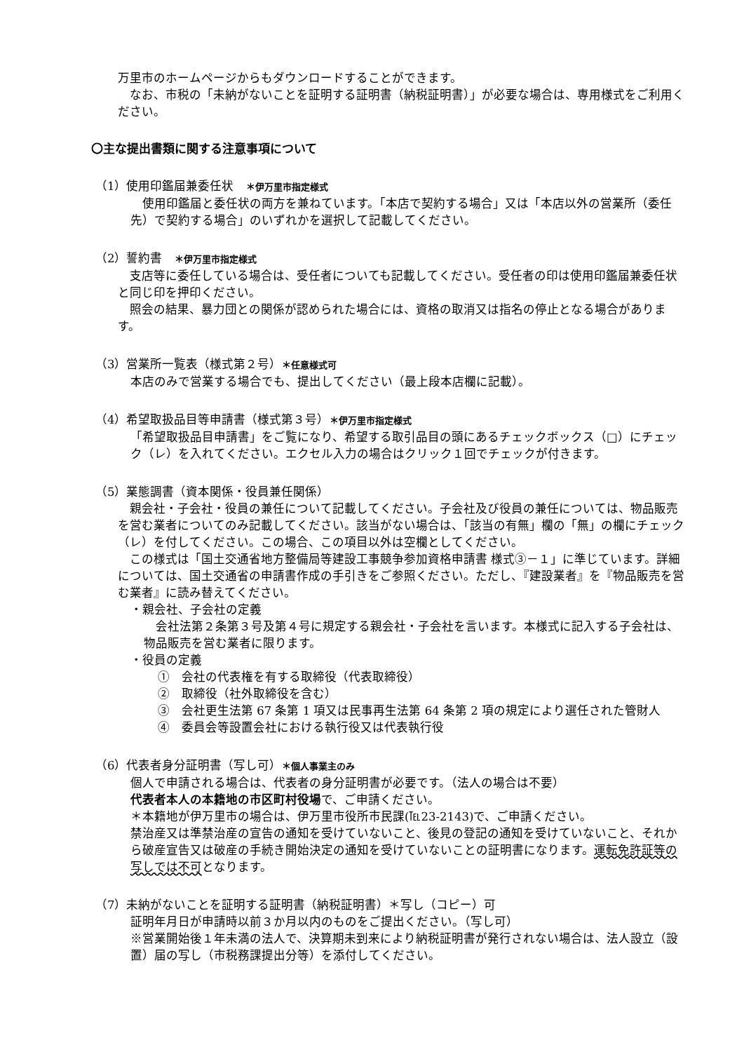万里市のホームページからもダウンロードすることができます。
　なお、市税の「未納がないことを証明する証明書（納税証明書）」が必要な場合は、専用様式をご利用ください。
〇主な提出書類に関する注意事項について
（1）使用印鑑届兼委任状　＊伊万里市指定様式
　使用印鑑届と委任状の両方を兼ねています。「本店で契約する場合」又は「本店以外の営業所（委任先）で契約する場合」のいずれかを選択して記載してください。
（2）誓約書　＊伊万里市指定様式
　支店等に委任している場合は、受任者についても記載してください。受任者の印は使用印鑑届兼委任状と同じ印を押印ください。
　照会の結果、暴力団との関係が認められた場合には、資格の取消又は指名の停止となる場合があります。
（3）営業所一覧表（様式第２号）＊任意様式可
本店のみで営業する場合でも、提出してください（最上段本店欄に記載）。
（4）希望取扱品目等申請書（様式第３号）＊伊万里市指定様式
「希望取扱品目申請書」をご覧になり、希望する取引品目の頭にあるチェックボックス（□）にチェック（レ）を入れてください。エクセル入力の場合はクリック１回でチェックが付きます。
（5）業態調書（資本関係・役員兼任関係）
　親会社・子会社・役員の兼任について記載してください。子会社及び役員の兼任については、物品販売を営む業者についてのみ記載してください。該当がない場合は、「該当の有無」欄の「無」の欄にチェック（レ）を付してください。この場合、この項目以外は空欄としてください。
　この様式は「国土交通省地方整備局等建設工事競争参加資格申請書 様式③－１」に準じています。詳細については、国土交通省の申請書作成の手引きをご参照ください。ただし、『建設業者』を『物品販売を営む業者』に読み替えてください。
・親会社、子会社の定義
　会社法第２条第３号及第４号に規定する親会社・子会社を言います。本様式に記入する子会社は、物品販売を営む業者に限ります。
・役員の定義
①　会社の代表権を有する取締役（代表取締役）
②　取締役（社外取締役を含む）
③　会社更生法第 67 条第 1 項又は民事再生法第 64 条第 2 項の規定により選任された管財人
④　委員会等設置会社における執行役又は代表執行役
（6）代表者身分証明書（写し可）＊個人事業主のみ
個人で申請される場合は、代表者の身分証明書が必要です。（法人の場合は不要）
代表者本人の本籍地の市区町村役場で、ご申請ください。
＊本籍地が伊万里市の場合は、伊万里市役所市民課(℡23-2143)で、ご申請ください。
禁治産又は準禁治産の宣告の通知を受けていないこと、後見の登記の通知を受けていないこと、それから破産宣告又は破産の手続き開始決定の通知を受けていないことの証明書になります。運転免許証等の写しでは不可となります。
（7）未納がないことを証明する証明書（納税証明書）＊写し（コピー）可
証明年月日が申請時以前３か月以内のものをご提出ください。（写し可）
※営業開始後１年未満の法人で、決算期未到来により納税証明書が発行されない場合は、法人設立（設置）届の写し（市税務課提出分等）を添付してください。